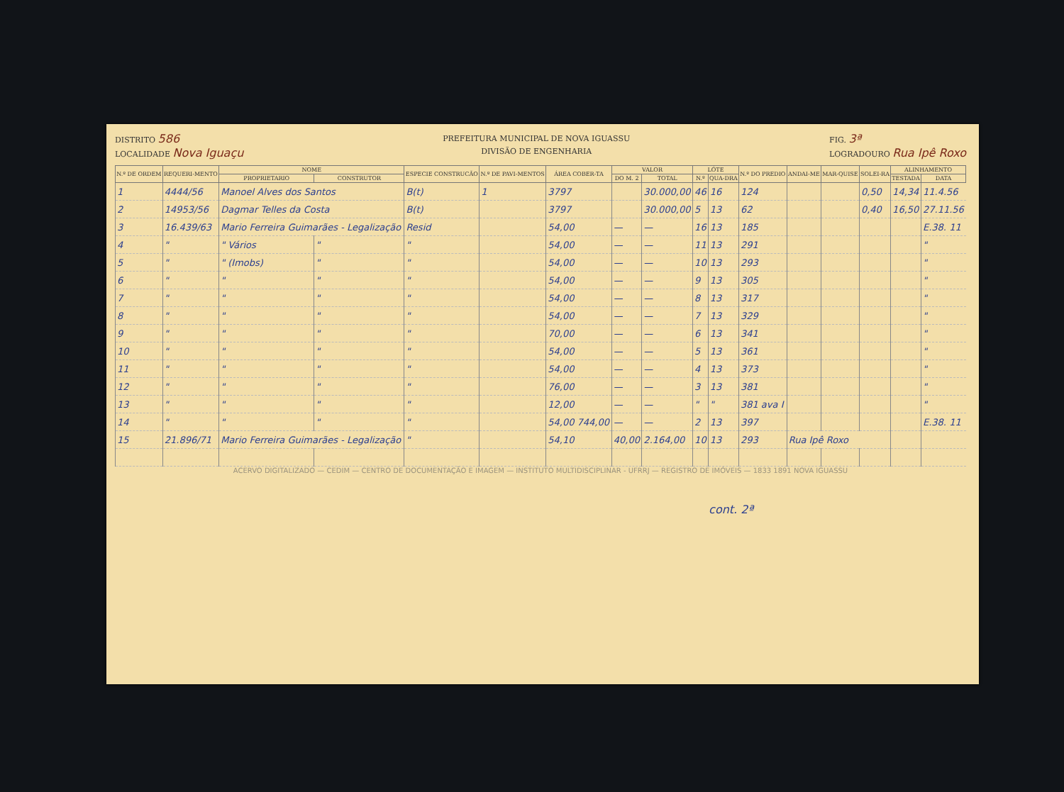DISTRITO 586
LOCALIDADE Nova Iguaçu
PREFEITURA MUNICIPAL DE NOVA IGUASSU
DIVISÃO DE ENGENHARIA
FIG. 3ª
LOGRADOURO Rua Ipê Roxo
| N.º DE ORDEM | REQUERI-MENTO | NOME | | ESPECIE CONSTRUCÃO | N.º DE PAVI-MENTOS | ÁREA COBER-TA | VALOR | | LÓTE | | N.º DO PREDIO | ANDAI-ME | MAR-QUISE | SOLEI-RA | ALINHAMENTO | |
| --- | --- | --- | --- | --- | --- | --- | --- | --- | --- | --- | --- | --- | --- | --- | --- | --- |
| | | PROPRIETARIO | CONSTRUTOR | | | | DO M. 2 | TOTAL | N.º | QUA-DRA | | | | | TESTADA | DATA |
| 1 | 4444/56 | Manoel Alves dos Santos | | B(t) | 1 | 3797 | | 30.000,00 | 46 | 16 | 124 | | | 0,50 | 14,34 | 11.4.56 |
| 2 | 14953/56 | Dagmar Telles da Costa | | B(t) | | 3797 | | 30.000,00 | 5 | 13 | 62 | | | 0,40 | 16,50 | 27.11.56 |
| 3 | 16.439/63 | Mario Ferreira Guimarães - Legalização | | Resid | | 54,00 | — | — | 16 | 13 | 185 | | | | | E.38. 11 |
| 4 | " | " Vários | " | " | | 54,00 | — | — | 11 | 13 | 291 | | | | | " |
| 5 | " | " (Imobs) | " | " | | 54,00 | — | — | 10 | 13 | 293 | | | | | " |
| 6 | " | " | " | " | | 54,00 | — | — | 9 | 13 | 305 | | | | | " |
| 7 | " | " | " | " | | 54,00 | — | — | 8 | 13 | 317 | | | | | " |
| 8 | " | " | " | " | | 54,00 | — | — | 7 | 13 | 329 | | | | | " |
| 9 | " | " | " | " | | 70,00 | — | — | 6 | 13 | 341 | | | | | " |
| 10 | " | " | " | " | | 54,00 | — | — | 5 | 13 | 361 | | | | | " |
| 11 | " | " | " | " | | 54,00 | — | — | 4 | 13 | 373 | | | | | " |
| 12 | " | " | " | " | | 76,00 | — | — | 3 | 13 | 381 | | | | | " |
| 13 | " | " | " | " | | 12,00 | — | — | " | " | 381 ava I | | | | | " |
| 14 | " | " | " | " | | 54,00 744,00 | — | — | 2 | 13 | 397 | | | | | E.38. 11 |
| 15 | 21.896/71 | Mario Ferreira Guimarães - Legalização | | " | | 54,10 | 40,00 | 2.164,00 | 10 | 13 | 293 | Rua Ipê Roxo | | | | |
ACERVO DIGITALIZADO — CEDIM — CENTRO DE DOCUMENTAÇÃO E IMAGEM — INSTITUTO MULTIDISCIPLINAR - UFRRJ — REGISTRO DE IMÓVEIS — 1833 1891 NOVA IGUASSU
cont. 2ª